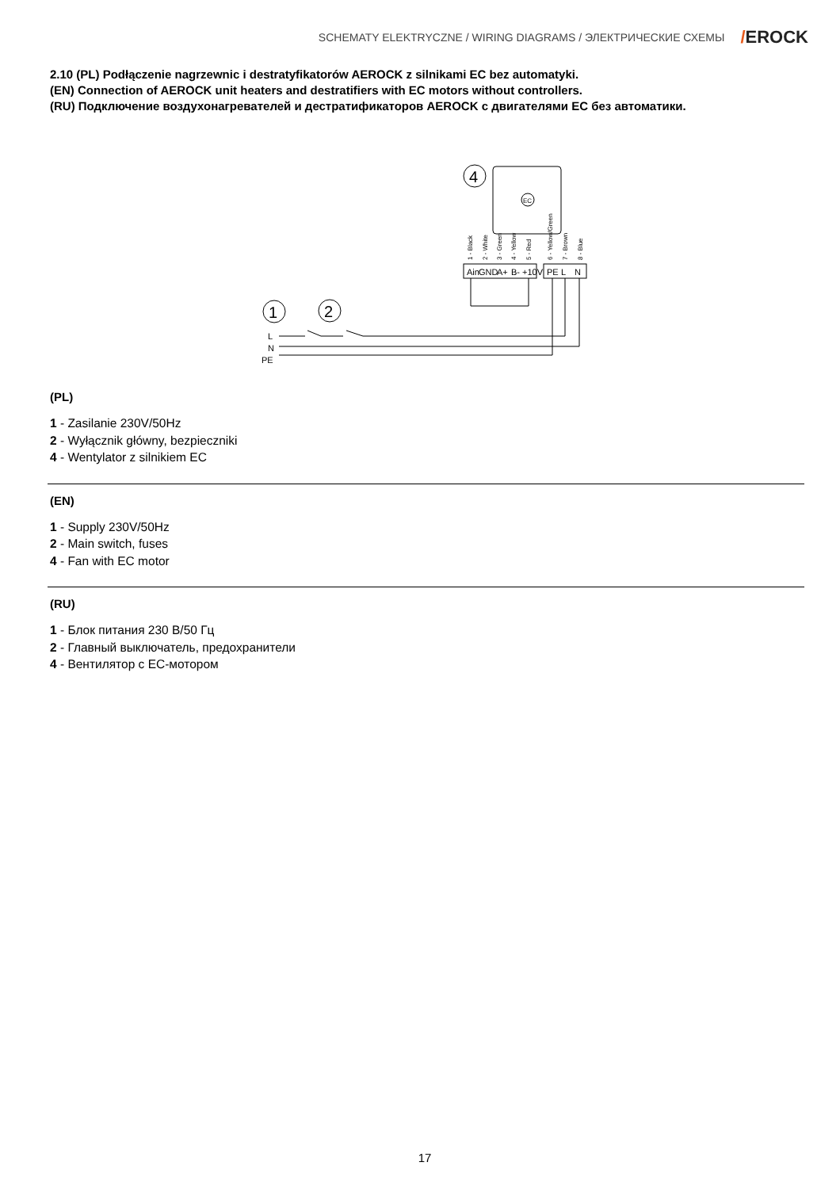SCHEMATY ELEKTRYCZNE / WIRING DIAGRAMS / ЭЛЕКТРИЧЕСКИЕ СХЕМЫ
/EROCK
2.10 (PL) Podłączenie nagrzewnic i destratyfikatorów AEROCK z silnikami EC bez automatyki.
(EN) Connection of AEROCK unit heaters and destratifiers with EC motors without controllers.
(RU) Подключение воздухонагревателей и дестратификаторов AEROCK с двигателями EC без автоматики.
4
1
2
Ain
GND
A+
B-
+10V
PE
L
N
EC
L
N
PE
1 - Black
2 - White
3 - Green
4 - Yellow
5 - Red
6 - Yellow/Green
7 - Brown
8 - Blue
(PL)
1 - Zasilanie 230V/50Hz
2 - Wyłącznik główny, bezpieczniki
4 - Wentylator z silnikiem EC
(EN)
1 - Supply 230V/50Hz
2 - Main switch, fuses
4 - Fan with EC motor
(RU)
1 - Блок питания 230 В/50 Гц
2 - Главный выключатель, предохранители
4 - Вентилятор с ЕС-мотором
17